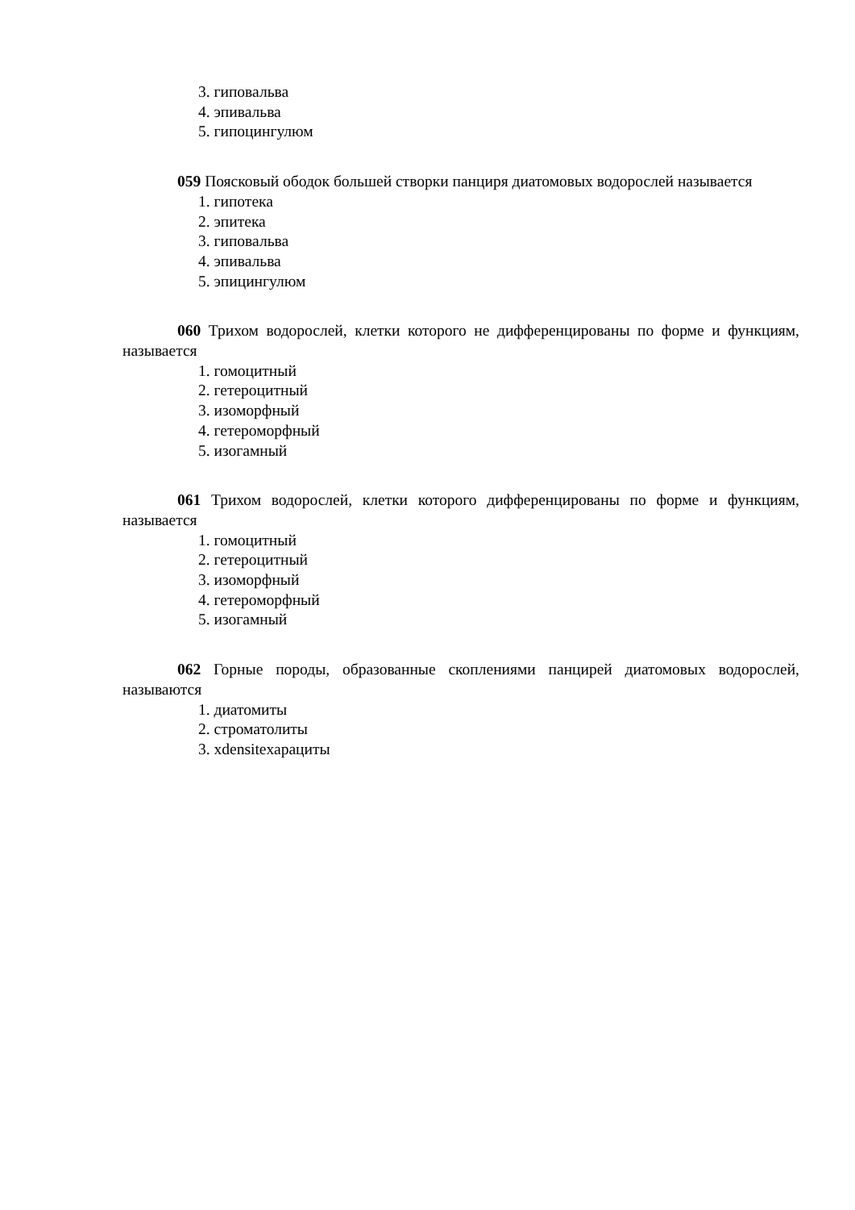3. гиповальва
4. эпивальва
5. гипоцингулюм
059 Поясковый ободок большей створки панциря диатомовых водорослей называется
1. гипотека
2. эпитека
3. гиповальва
4. эпивальва
5. эпицингулюм
060 Трихом водорослей, клетки которого не дифференцированы по форме и функциям, называется
1. гомоцитный
2. гетероцитный
3. изоморфный
4. гетероморфный
5. изогамный
061 Трихом водорослей, клетки которого дифференцированы по форме и функциям, называется
1. гомоцитный
2. гетероцитный
3. изоморфный
4. гетероморфный
5. изогамный
062 Горные породы, образованные скоплениями панцирей диатомовых водорослей, называются
1. диатомиты
2. строматолиты
3. хdensiteхарациты